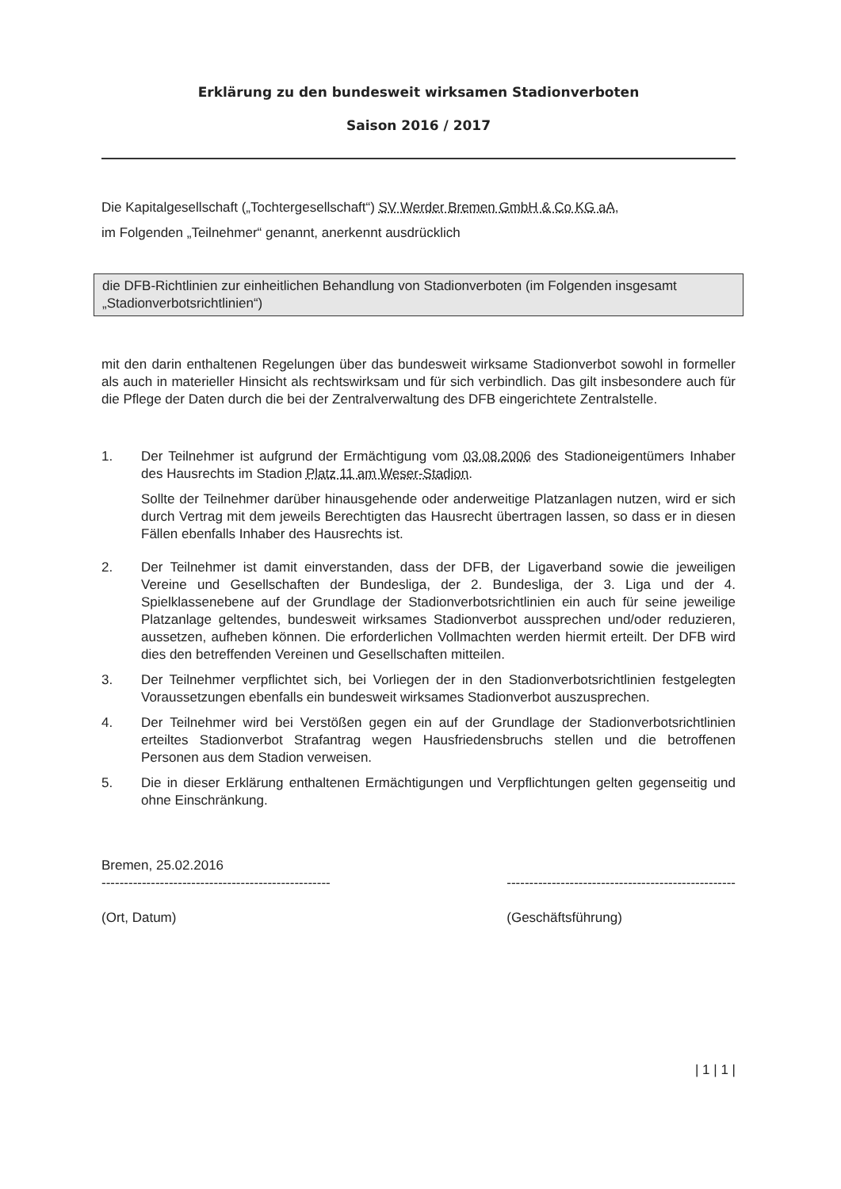Erklärung zu den bundesweit wirksamen Stadionverboten
Saison 2016 / 2017
Die Kapitalgesellschaft („Tochtergesellschaft“) SV Werder Bremen GmbH & Co KG aA,
im Folgenden „Teilnehmer“ genannt, anerkennt ausdrücklich
die DFB-Richtlinien zur einheitlichen Behandlung von Stadionverboten (im Folgenden insgesamt „Stadionverbotsrichtlinien“)
mit den darin enthaltenen Regelungen über das bundesweit wirksame Stadionverbot sowohl in formeller als auch in materieller Hinsicht als rechtswirksam und für sich verbindlich. Das gilt insbesondere auch für die Pflege der Daten durch die bei der Zentralverwaltung des DFB eingerichtete Zentralstelle.
1. Der Teilnehmer ist aufgrund der Ermächtigung vom 03.08.2006 des Stadioneigentümers Inhaber des Hausrechts im Stadion Platz 11 am Weser-Stadion.
Sollte der Teilnehmer darüber hinausgehende oder anderweitige Platzanlagen nutzen, wird er sich durch Vertrag mit dem jeweils Berechtigten das Hausrecht übertragen lassen, so dass er in diesen Fällen ebenfalls Inhaber des Hausrechts ist.
2. Der Teilnehmer ist damit einverstanden, dass der DFB, der Ligaverband sowie die jeweiligen Vereine und Gesellschaften der Bundesliga, der 2. Bundesliga, der 3. Liga und der 4. Spielklassenebene auf der Grundlage der Stadionverbotsrichtlinien ein auch für seine jeweilige Platzanlage geltendes, bundesweit wirksames Stadionverbot aussprechen und/oder reduzieren, aussetzen, aufheben können. Die erforderlichen Vollmachten werden hiermit erteilt. Der DFB wird dies den betreffenden Vereinen und Gesellschaften mitteilen.
3. Der Teilnehmer verpflichtet sich, bei Vorliegen der in den Stadionverbotsrichtlinien festgelegten Voraussetzungen ebenfalls ein bundesweit wirksames Stadionverbot auszusprechen.
4. Der Teilnehmer wird bei Verstößen gegen ein auf der Grundlage der Stadionverbotsrichtlinien erteiltes Stadionverbot Strafantrag wegen Hausfriedensbruchs stellen und die betroffenen Personen aus dem Stadion verweisen.
5. Die in dieser Erklärung enthaltenen Ermächtigungen und Verpflichtungen gelten gegenseitig und ohne Einschränkung.
Bremen, 25.02.2016
---------------------------------------------------
(Ort, Datum)
---------------------------------------------------
(Geschäftsführung)
| 1 | 1 |